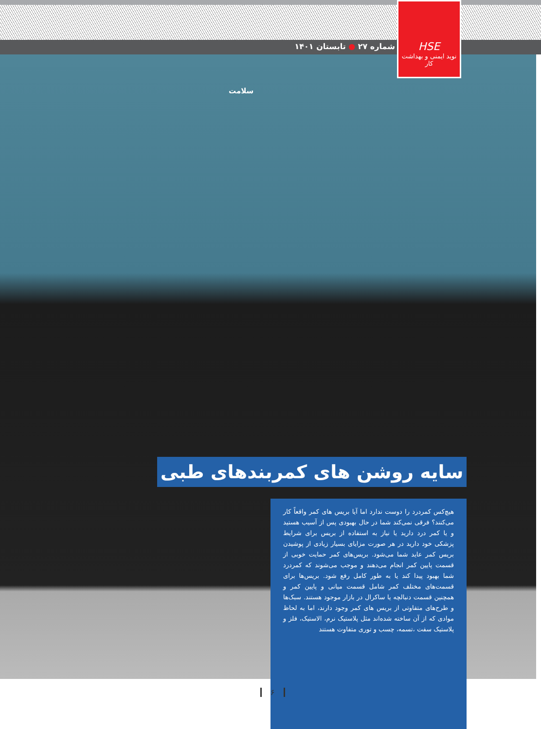HSE
نوید ایمنی و بهداشت کار
شماره ۲۷ ● تابستان ۱۴۰۱
سلامت
سایه روشن های کمربندهای طبی
هیچ‌کس کمردرد را دوست ندارد اما آیا بریس های کمر واقعاً کار می‌کنند؟ فرقی نمی‌کند شما در حال بهبودی پس از آسیب هستید و یا کمر درد دارید یا نیاز به استفاده از بریس برای شرایط پزشکی خود دارید در هر صورت مزایای بسیار زیادی از پوشیدن بریس کمر عاید شما می‌شود. بریس‌های کمر حمایت خوبی از قسمت پایین کمر انجام می‌دهند و موجب می‌شوند که کمردرد شما بهبود پیدا کند یا به طور کامل رفع شود. بریس‌ها برای قسمت‌های مختلف کمر شامل قسمت میانی و پایین کمر و همچنین قسمت دنبالچه یا ساکرال در بازار موجود هستند. سبک‌ها و طرح‌های متفاوتی از بریس های کمر وجود دارند، اما به لحاظ موادی که از آن ساخته شده‌اند مثل پلاستیک نرم، الاستیک، فلز و پلاستیک سفت ،تسمه، چسب و توری متفاوت هستند
۶